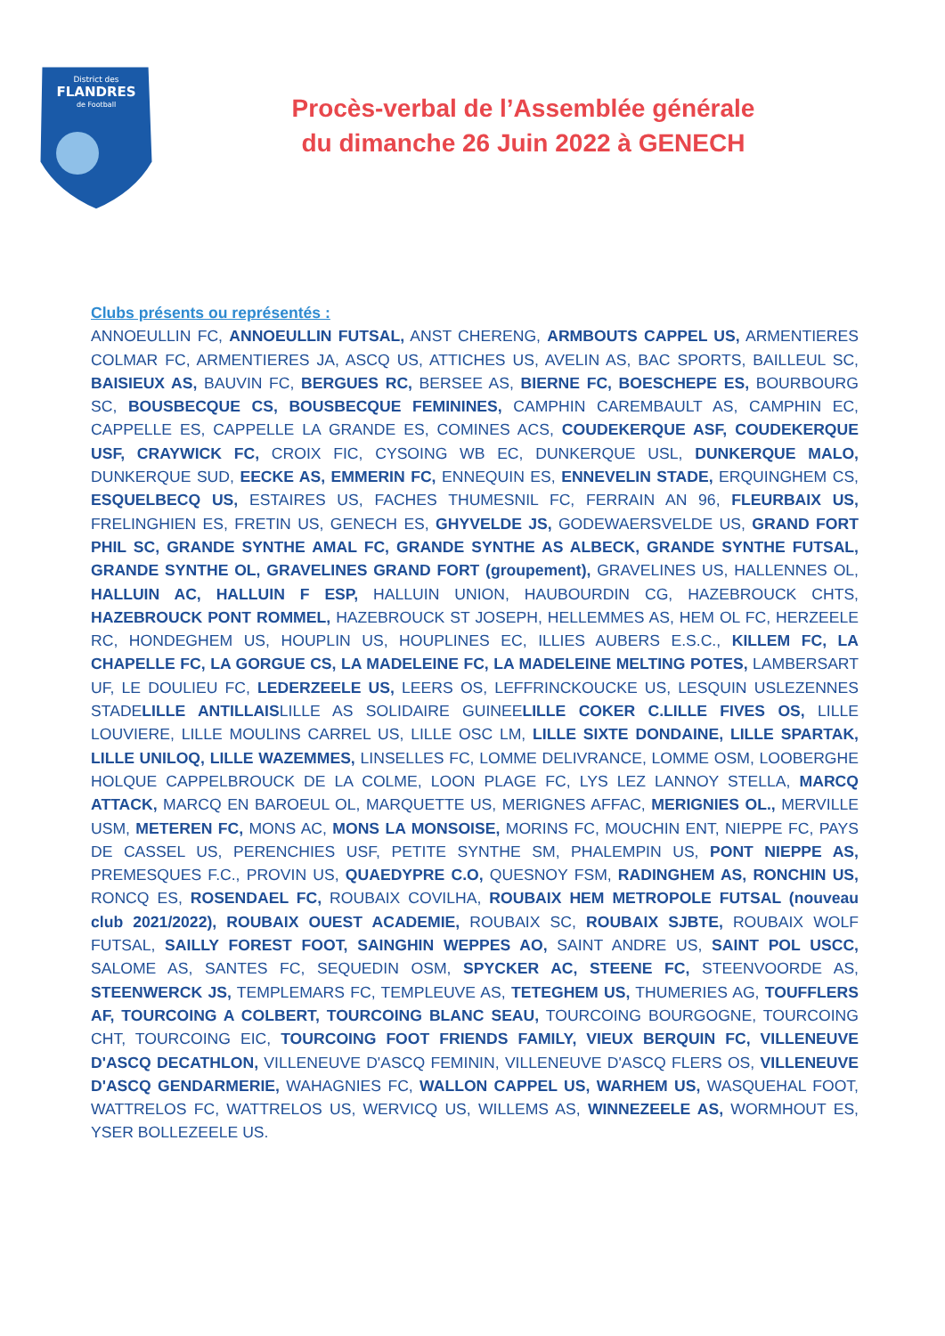District des
FLANDRES
de Football
Procès-verbal de l’Assemblée générale
du dimanche 26 Juin 2022 à GENECH
Clubs présents ou représentés :
ANNOEULLIN FC, ANNOEULLIN FUTSAL, ANST CHERENG, ARMBOUTS CAPPEL US, ARMENTIERES COLMAR FC, ARMENTIERES JA, ASCQ US, ATTICHES US, AVELIN AS, BAC SPORTS, BAILLEUL SC, BAISIEUX AS, BAUVIN FC, BERGUES RC, BERSEE AS, BIERNE FC, BOESCHEPE ES, BOURBOURG SC, BOUSBECQUE CS, BOUSBECQUE FEMININES, CAMPHIN CAREMBAULT AS, CAMPHIN EC, CAPPELLE ES, CAPPELLE LA GRANDE ES, COMINES ACS, COUDEKERQUE ASF, COUDEKERQUE USF, CRAYWICK FC, CROIX FIC, CYSOING WB EC, DUNKERQUE USL, DUNKERQUE MALO, DUNKERQUE SUD, EECKE AS, EMMERIN FC, ENNEQUIN ES, ENNEVELIN STADE, ERQUINGHEM CS, ESQUELBECQ US, ESTAIRES US, FACHES THUMESNIL FC, FERRAIN AN 96, FLEURBAIX US, FRELINGHIEN ES, FRETIN US, GENECH ES, GHYVELDE JS, GODEWAERSVELDE US, GRAND FORT PHIL SC, GRANDE SYNTHE AMAL FC, GRANDE SYNTHE AS ALBECK, GRANDE SYNTHE FUTSAL, GRANDE SYNTHE OL, GRAVELINES GRAND FORT (groupement), GRAVELINES US, HALLENNES OL, HALLUIN AC, HALLUIN F ESP, HALLUIN UNION, HAUBOURDIN CG, HAZEBROUCK CHTS, HAZEBROUCK PONT ROMMEL, HAZEBROUCK ST JOSEPH, HELLEMMES AS, HEM OL FC, HERZEELE RC, HONDEGHEM US, HOUPLIN US, HOUPLINES EC, ILLIES AUBERS E.S.C., KILLEM FC, LA CHAPELLE FC, LA GORGUE CS, LA MADELEINE FC, LA MADELEINE MELTING POTES, LAMBERSART UF, LE DOULIEU FC, LEDERZEELE US, LEERS OS, LEFFRINCKOUCKE US, LESQUIN USLEZENNES STADELILLE ANTILLAISLILLE AS SOLIDAIRE GUINEELILLE COKER C.LILLE FIVES OS, LILLE LOUVIERE, LILLE MOULINS CARREL US, LILLE OSC LM, LILLE SIXTE DONDAINE, LILLE SPARTAK, LILLE UNILOQ, LILLE WAZEMMES, LINSELLES FC, LOMME DELIVRANCE, LOMME OSM, LOOBERGHE HOLQUE CAPPELBROUCK DE LA COLME, LOON PLAGE FC, LYS LEZ LANNOY STELLA, MARCQ ATTACK, MARCQ EN BAROEUL OL, MARQUETTE US, MERIGNES AFFAC, MERIGNIES OL., MERVILLE USM, METEREN FC, MONS AC, MONS LA MONSOISE, MORINS FC, MOUCHIN ENT, NIEPPE FC, PAYS DE CASSEL US, PERENCHIES USF, PETITE SYNTHE SM, PHALEMPIN US, PONT NIEPPE AS, PREMESQUES F.C., PROVIN US, QUAEDYPRE C.O, QUESNOY FSM, RADINGHEM AS, RONCHIN US, RONCQ ES, ROSENDAEL FC, ROUBAIX COVILHA, ROUBAIX HEM METROPOLE FUTSAL (nouveau club 2021/2022), ROUBAIX OUEST ACADEMIE, ROUBAIX SC, ROUBAIX SJBTE, ROUBAIX WOLF FUTSAL, SAILLY FOREST FOOT, SAINGHIN WEPPES AO, SAINT ANDRE US, SAINT POL USCC, SALOME AS, SANTES FC, SEQUEDIN OSM, SPYCKER AC, STEENE FC, STEENVOORDE AS, STEENWERCK JS, TEMPLEMARS FC, TEMPLEUVE AS, TETEGHEM US, THUMERIES AG, TOUFFLERS AF, TOURCOING A COLBERT, TOURCOING BLANC SEAU, TOURCOING BOURGOGNE, TOURCOING CHT, TOURCOING EIC, TOURCOING FOOT FRIENDS FAMILY, VIEUX BERQUIN FC, VILLENEUVE D'ASCQ DECATHLON, VILLENEUVE D'ASCQ FEMININ, VILLENEUVE D'ASCQ FLERS OS, VILLENEUVE D'ASCQ GENDARMERIE, WAHAGNIES FC, WALLON CAPPEL US, WARHEM US, WASQUEHAL FOOT, WATTRELOS FC, WATTRELOS US, WERVICQ US, WILLEMS AS, WINNEZEELE AS, WORMHOUT ES, YSER BOLLEZEELE US.